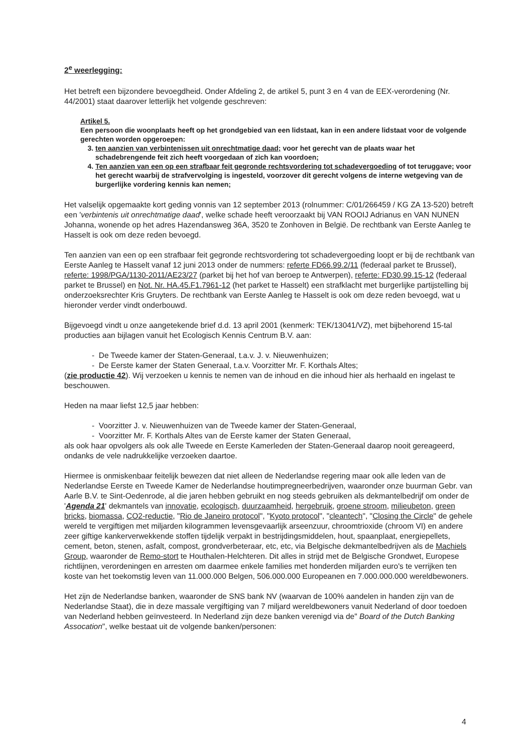2<sup>e</sup> weerlegging:
Het betreft een bijzondere bevoegdheid. Onder Afdeling 2, de artikel 5, punt 3 en 4 van de EEX-verordening (Nr. 44/2001) staat daarover letterlijk het volgende geschreven:
Artikel 5.
Een persoon die woonplaats heeft op het grondgebied van een lidstaat, kan in een andere lidstaat voor de volgende gerechten worden opgeroepen:
3. ten aanzien van verbintenissen uit onrechtmatige daad; voor het gerecht van de plaats waar het schadebrengende feit zich heeft voorgedaan of zich kan voordoen;
4. Ten aanzien van een op een strafbaar feit gegronde rechtsvordering tot schadevergoeding of tot teruggave; voor het gerecht waarbij de strafvervolging is ingesteld, voorzover dit gerecht volgens de interne wetgeving van de burgerlijke vordering kennis kan nemen;
Het valselijk opgemaakte kort geding vonnis van 12 september 2013 (rolnummer: C/01/266459 / KG ZA 13-520) betreft een 'verbintenis uit onrechtmatige daad', welke schade heeft veroorzaakt bij VAN ROOIJ Adrianus en VAN NUNEN Johanna, wonende op het adres Hazendansweg 36A, 3520 te Zonhoven in België. De rechtbank van Eerste Aanleg te Hasselt is ook om deze reden bevoegd.
Ten aanzien van een op een strafbaar feit gegronde rechtsvordering tot schadevergoeding loopt er bij de rechtbank van Eerste Aanleg te Hasselt vanaf 12 juni 2013 onder de nummers: referte FD66.99.2/11 (federaal parket te Brussel), referte: 1998/PGA/1130-2011/AE23/27 (parket bij het hof van beroep te Antwerpen), referte: FD30.99.15-12 (federaal parket te Brussel) en Not. Nr. HA.45.F1.7961-12 (het parket te Hasselt) een strafklacht met burgerlijke partijstelling bij onderzoeksrechter Kris Gruyters. De rechtbank van Eerste Aanleg te Hasselt is ook om deze reden bevoegd, wat u hieronder verder vindt onderbouwd.
Bijgevoegd vindt u onze aangetekende brief d.d. 13 april 2001 (kenmerk: TEK/13041/VZ), met bijbehorend 15-tal producties aan bijlagen vanuit het Ecologisch Kennis Centrum B.V. aan:
- De Tweede kamer der Staten-Generaal, t.a.v. J. v. Nieuwenhuizen;
- De Eerste kamer der Staten Generaal, t.a.v. Voorzitter Mr. F. Korthals Altes;
(zie productie 42). Wij verzoeken u kennis te nemen van de inhoud en die inhoud hier als herhaald en ingelast te beschouwen.
Heden na maar liefst 12,5 jaar hebben:
- Voorzitter J. v. Nieuwenhuizen van de Tweede kamer der Staten-Generaal,
- Voorzitter Mr. F. Korthals Altes van de Eerste kamer der Staten Generaal,
als ook haar opvolgers als ook alle Tweede en Eerste Kamerleden der Staten-Generaal daarop nooit gereageerd, ondanks de vele nadrukkelijke verzoeken daartoe.
Hiermee is onmiskenbaar feitelijk bewezen dat niet alleen de Nederlandse regering maar ook alle leden van de Nederlandse Eerste en Tweede Kamer de Nederlandse houtimpregneerbedrijven, waaronder onze buurman Gebr. van Aarle B.V. te Sint-Oedenrode, al die jaren hebben gebruikt en nog steeds gebruiken als dekmantelbedrijf om onder de 'Agenda 21' dekmantels van innovatie, ecologisch, duurzaamheid, hergebruik, groene stroom, milieubeton, green bricks, biomassa, CO2-reductie, "Rio de Janeiro protocol", "Kyoto protocol", "cleantech", "Closing the Circle" de gehele wereld te vergiftigen met miljarden kilogrammen levensgevaarlijk arseenzuur, chroomtrioxide (chroom VI) en andere zeer giftige kankerverwekkende stoffen tijdelijk verpakt in bestrijdingsmiddelen, hout, spaanplaat, energiepellets, cement, beton, stenen, asfalt, compost, grondverbeteraar, etc, etc, via Belgische dekmantelbedrijven als de Machiels Group, waaronder de Remo-stort te Houthalen-Helchteren. Dit alles in strijd met de Belgische Grondwet, Europese richtlijnen, verordeningen en arresten om daarmee enkele families met honderden miljarden euro's te verrijken ten koste van het toekomstig leven van 11.000.000 Belgen, 506.000.000 Europeanen en 7.000.000.000 wereldbewoners.
Het zijn de Nederlandse banken, waaronder de SNS bank NV (waarvan de 100% aandelen in handen zijn van de Nederlandse Staat), die in deze massale vergiftiging van 7 miljard wereldbewoners vanuit Nederland of door toedoen van Nederland hebben geïnvesteerd. In Nederland zijn deze banken verenigd via de" Board of the Dutch Banking Assocation", welke bestaat uit de volgende banken/personen:
​
4